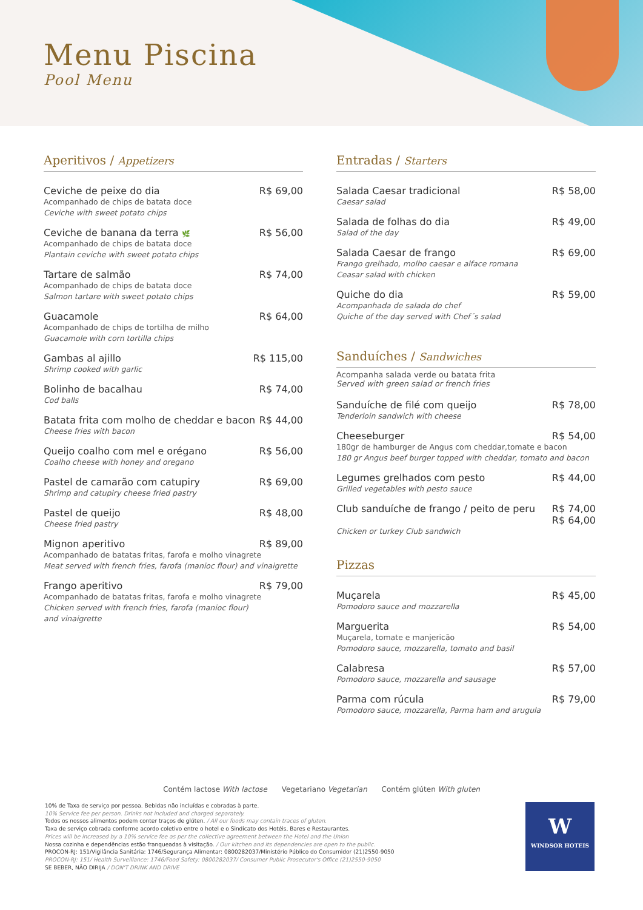Menu Piscina
Pool Menu
Aperitivos / Appetizers
Ceviche de peixe do dia R$ 69,00
Acompanhado de chips de batata doce
Ceviche with sweet potato chips
Ceviche de banana da terra 🌿 R$ 56,00
Acompanhado de chips de batata doce
Plantain ceviche with sweet potato chips
Tartare de salmão R$ 74,00
Acompanhado de chips de batata doce
Salmon tartare with sweet potato chips
Guacamole R$ 64,00
Acompanhado de chips de tortilha de milho
Guacamole with corn tortilla chips
Gambas al ajillo R$ 115,00
Shrimp cooked with garlic
Bolinho de bacalhau R$ 74,00
Cod balls
Batata frita com molho de cheddar e bacon R$ 44,00
Cheese fries with bacon
Queijo coalho com mel e orégano R$ 56,00
Coalho cheese with honey and oregano
Pastel de camarão com catupiry R$ 69,00
Shrimp and catupiry cheese fried pastry
Pastel de queijo R$ 48,00
Cheese fried pastry
Mignon aperitivo R$ 89,00
Acompanhado de batatas fritas, farofa e molho vinagrete
Meat served with french fries, farofa (manioc flour) and vinaigrette
Frango aperitivo R$ 79,00
Acompanhado de batatas fritas, farofa e molho vinagrete
Chicken served with french fries, farofa (manioc flour)
and vinaigrette
Entradas / Starters
Salada Caesar tradicional R$ 58,00
Caesar salad
Salada de folhas do dia R$ 49,00
Salad of the day
Salada Caesar de frango R$ 69,00
Frango grelhado, molho caesar e alface romana
Ceasar salad with chicken
Quiche do dia R$ 59,00
Acompanhada de salada do chef
Quiche of the day served with Chef´s salad
Sanduíches / Sandwiches
Acompanha salada verde ou batata frita
Served with green salad or french fries
Sanduíche de filé com queijo R$ 78,00
Tenderloin sandwich with cheese
Cheeseburger R$ 54,00
180gr de hamburger de Angus com cheddar,tomate e bacon
180 gr Angus beef burger topped with cheddar, tomato and bacon
Legumes grelhados com pesto R$ 44,00
Grilled vegetables with pesto sauce
Club sanduíche de frango / peito de peru R$ 74,00
R$ 64,00
Chicken or turkey Club sandwich
Pizzas
Muçarela R$ 45,00
Pomodoro sauce and mozzarella
Marguerita R$ 54,00
Muçarela, tomate e manjericão
Pomodoro sauce, mozzarella, tomato and basil
Calabresa R$ 57,00
Pomodoro sauce, mozzarella and sausage
Parma com rúcula R$ 79,00
Pomodoro sauce, mozzarella, Parma ham and arugula
Contém lactose With lactose Vegetariano Vegetarian Contém glúten With gluten
10% de Taxa de serviço por pessoa. Bebidas não incluídas e cobradas à parte.
10% Service fee per person. Drinks not included and charged separately.
Todos os nossos alimentos podem conter traços de glúten. / All our foods may contain traces of gluten.
Taxa de serviço cobrada conforme acordo coletivo entre o hotel e o Sindicato dos Hotéis, Bares e Restaurantes.
Prices will be increased by a 10% service fee as per the collective agreement between the Hotel and the Union
Nossa cozinha e dependências estão franqueadas à visitação. / Our kitchen and its dependencies are open to the public.
PROCON-RJ: 151/Vigilância Sanitária: 1746/Segurança Alimentar: 0800282037/Ministério Público do Consumidor (21)2550-9050
PROCON-RJ: 151/ Health Surveillance: 1746/Food Safety: 0800282037/ Consumer Public Prosecutor's Office (21)2550-9050
SE BEBER, NÃO DIRIJA / DON'T DRINK AND DRIVE
W
WINDSOR HOTEIS